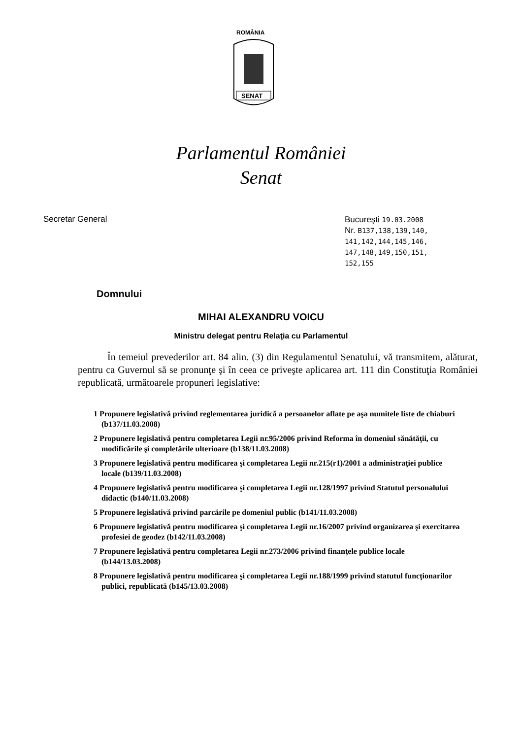ROMÂNIA
SENAT
Parlamentul României
Senat
Secretar General Bucureşti 19.03.2008
Nr. B137,138,139,140,
141,142,144,145,146,
147,148,149,150,151,
152,155
Domnului
MIHAI ALEXANDRU VOICU
Ministru delegat pentru Relaţia cu Parlamentul
În temeiul prevederilor art. 84 alin. (3) din Regulamentul Senatului, vă transmitem, alăturat, pentru ca Guvernul să se pronunţe şi în ceea ce priveşte aplicarea art. 111 din Constituţia României republicată, următoarele propuneri legislative:
1 Propunere legislativă privind reglementarea juridică a persoanelor aflate pe aşa numitele liste de chiaburi (b137/11.03.2008)
2 Propunere legislativă pentru completarea Legii nr.95/2006 privind Reforma în domeniul sănătăţii, cu modificările şi completările ulterioare (b138/11.03.2008)
3 Propunere legislativă pentru modificarea şi completarea Legii nr.215(r1)/2001 a administraţiei publice locale (b139/11.03.2008)
4 Propunere legislativă pentru modificarea şi completarea Legii nr.128/1997 privind Statutul personalului didactic (b140/11.03.2008)
5 Propunere legislativă privind parcările pe domeniul public (b141/11.03.2008)
6 Propunere legislativă pentru modificarea şi completarea Legii nr.16/2007 privind organizarea şi exercitarea profesiei de geodez (b142/11.03.2008)
7 Propunere legislativă pentru completarea Legii nr.273/2006 privind finanţele publice locale (b144/13.03.2008)
8 Propunere legislativă pentru modificarea şi completarea Legii nr.188/1999 privind statutul funcţionarilor publici, republicată (b145/13.03.2008)